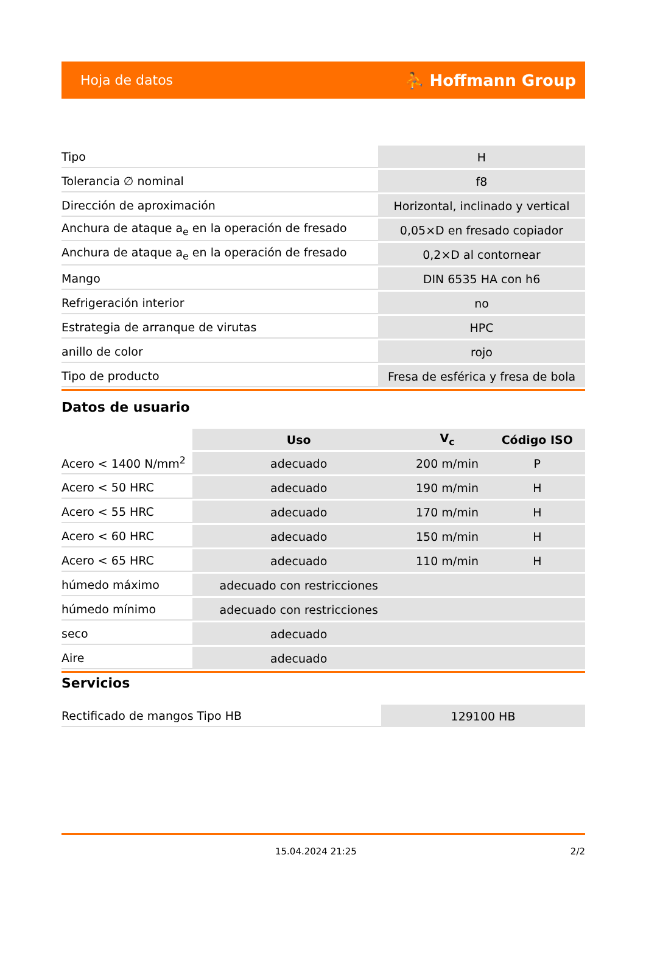Hoja de datos ⛹ Hoffmann Group
| Tipo | H |
| Tolerancia ∅ nominal | f8 |
| Dirección de aproximación | Horizontal, inclinado y vertical |
| Anchura de ataque a<sub>e</sub> en la operación de fresado | 0,05×D en fresado copiador |
| Anchura de ataque a<sub>e</sub> en la operación de fresado | 0,2×D al contornear |
| Mango | DIN 6535 HA con h6 |
| Refrigeración interior | no |
| Estrategia de arranque de virutas | HPC |
| anillo de color | rojo |
| Tipo de producto | Fresa de esférica y fresa de bola |
Datos de usuario
| | Uso | V<sub>c</sub> | Código ISO |
| --- | --- | --- | --- |
| Acero < 1400 N/mm<sup>2</sup> | adecuado | 200 m/min | P |
| Acero < 50 HRC | adecuado | 190 m/min | H |
| Acero < 55 HRC | adecuado | 170 m/min | H |
| Acero < 60 HRC | adecuado | 150 m/min | H |
| Acero < 65 HRC | adecuado | 110 m/min | H |
| húmedo máximo | adecuado con restricciones | | |
| húmedo mínimo | adecuado con restricciones | | |
| seco | adecuado | | |
| Aire | adecuado | | |
Servicios
| Rectificado de mangos Tipo HB | 129100 HB |
15.04.2024 21:25 2/2